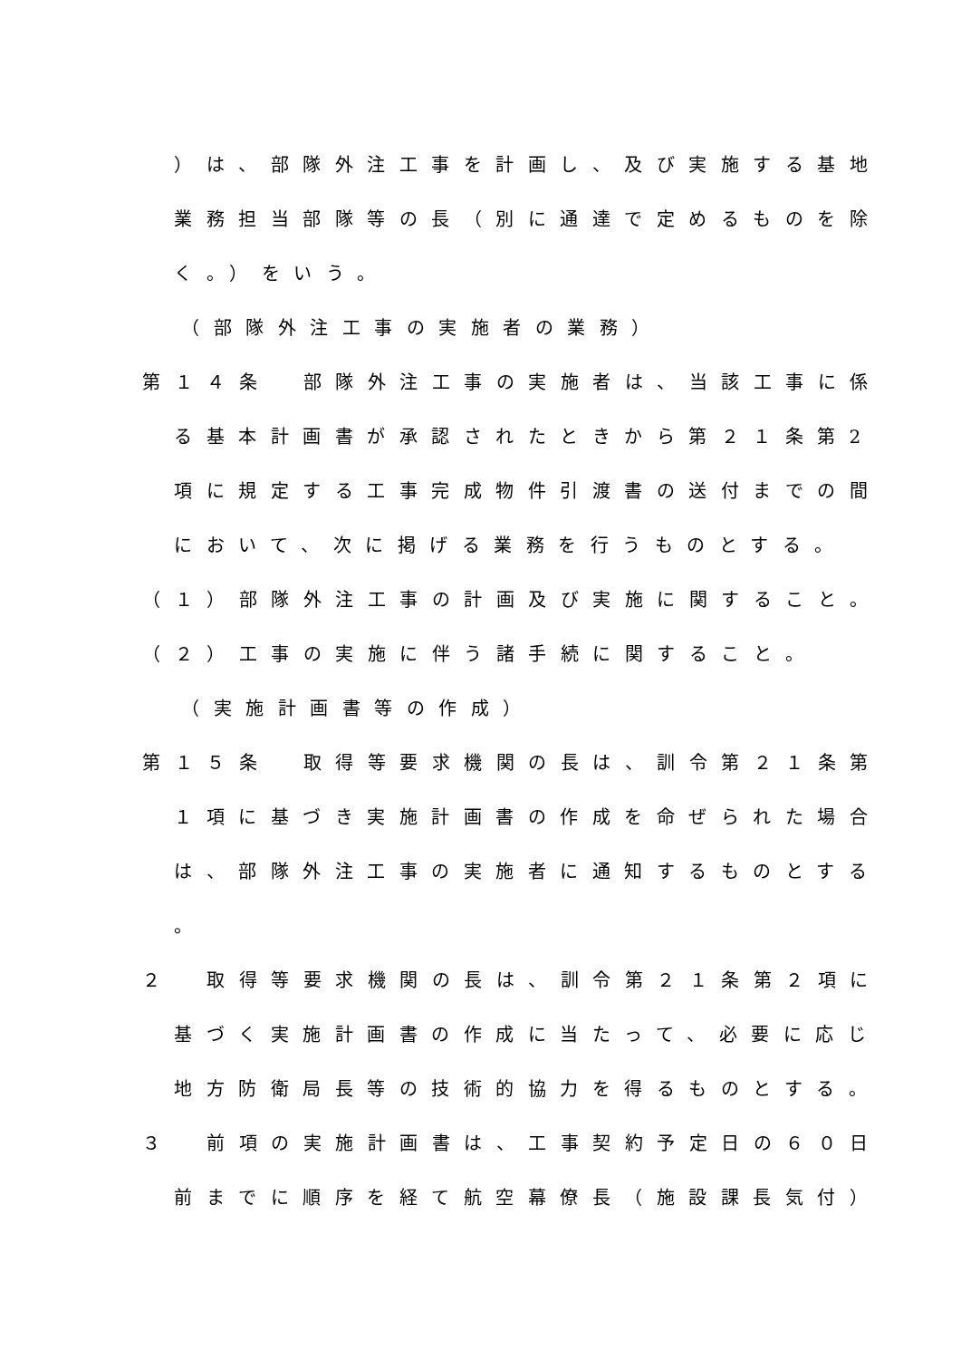）は、部隊外注工事を計画し、及び実施する基地
業務担当部隊等の長（別に通達で定めるものを除
く。）をいう。
（部隊外注工事の実施者の業務）
第１４条　部隊外注工事の実施者は、当該工事に係
る基本計画書が承認されたときから第２１条第2
項に規定する工事完成物件引渡書の送付までの間
において、次に掲げる業務を行うものとする。
（１）部隊外注工事の計画及び実施に関すること。
（２）工事の実施に伴う諸手続に関すること。
（実施計画書等の作成）
第１５条　取得等要求機関の長は、訓令第２１条第
１項に基づき実施計画書の作成を命ぜられた場合
は、部隊外注工事の実施者に通知するものとする
。
２　取得等要求機関の長は、訓令第２１条第２項に
基づく実施計画書の作成に当たって、必要に応じ
地方防衛局長等の技術的協力を得るものとする。
３　前項の実施計画書は、工事契約予定日の６０日
前までに順序を経て航空幕僚長（施設課長気付）